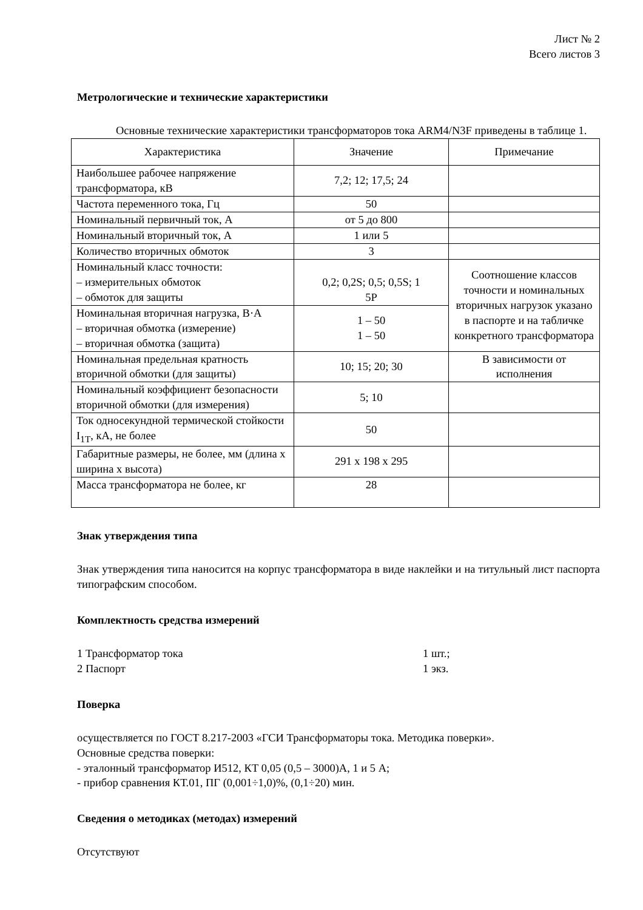Лист № 2
Всего листов 3
Метрологические и технические характеристики
Основные технические характеристики трансформаторов тока ARM4/N3F приведены в таблице 1.
| Характеристика | Значение | Примечание |
| Наибольшее рабочее напряжение трансформатора, кВ | 7,2; 12; 17,5; 24 | |
| Частота переменного тока, Гц | 50 | |
| Номинальный первичный ток, А | от 5 до 800 | |
| Номинальный вторичный ток, А | 1 или 5 | |
| Количество вторичных обмоток | 3 | |
| Номинальный класс точности: – измерительных обмоток – обмоток для защиты | 0,2; 0,2S; 0,5; 0,5S; 1 5P | Соотношение классов точности и номинальных вторичных нагрузок указано в паспорте и на табличке конкретного трансформатора |
| Номинальная вторичная нагрузка, В·А – вторичная обмотка (измерение) – вторичная обмотка (защита) | 1 – 50 1 – 50 | |
| Номинальная предельная кратность вторичной обмотки (для защиты) | 10; 15; 20; 30 | В зависимости от исполнения |
| Номинальный коэффициент безопасности вторичной обмотки (для измерения) | 5; 10 | |
| Ток односекундной термической стойкости I<sub>1T</sub>, кА, не более | 50 | |
| Габаритные размеры, не более, мм (длина х ширина х высота) | 291 х 198 х 295 | |
| Масса трансформатора не более, кг | 28 | |
Знак утверждения типа
Знак утверждения типа наносится на корпус трансформатора в виде наклейки и на титульный лист паспорта типографским способом.
Комплектность средства измерений
1 Трансформатор тока 1 шт.;
2 Паспорт 1 экз.
Поверка
осуществляется по ГОСТ 8.217-2003 «ГСИ Трансформаторы тока. Методика поверки».
Основные средства поверки:
- эталонный трансформатор И512, КТ 0,05 (0,5 – 3000)А, 1 и 5 А;
- прибор сравнения КТ.01, ПГ (0,001÷1,0)%, (0,1÷20) мин.
Сведения о методиках (методах) измерений
Отсутствуют